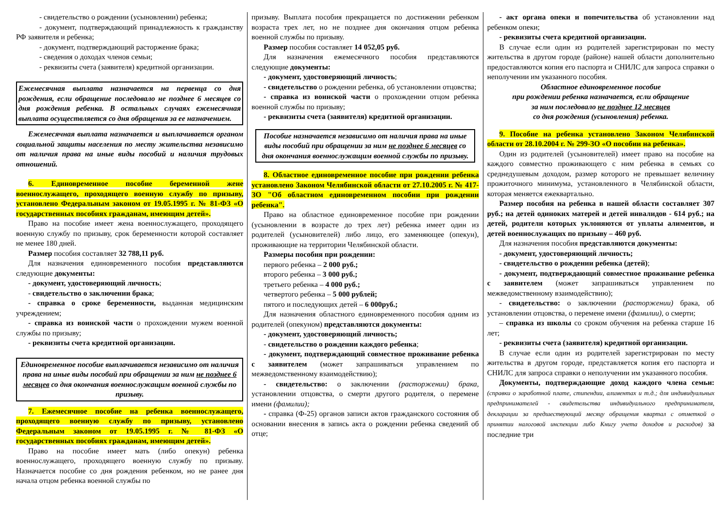- свидетельство о рождении (усыновлении) ребенка;
- документ, подтверждающий принадлежность к гражданству РФ заявителя и ребенка;
- документ, подтверждающий расторжение брака;
- сведения о доходах членов семьи;
- реквизиты счета (заявителя) кредитной организации.
Ежемесячная выплата назначается на первенца со дня рождения, если обращение последовало не позднее 6 месяцев со дня рождения ребенка. В остальных случаях ежемесячная выплата осуществляется со дня обращения за ее назначением.
Ежемесячная выплата назначается и выплачивается органом социальной защиты населения по месту жительства независимо от наличия права на иные виды пособий и наличия трудовых отношений.
6. Единовременное пособие беременной жене военнослужащего, проходящего военную службу по призыву, установлено Федеральным законом от 19.05.1995 г. № 81-ФЗ «О государственных пособиях гражданам, имеющим детей».
Право на пособие имеет жена военнослужащего, проходящего военную службу по призыву, срок беременности которой составляет не менее 180 дней.
Размер пособия составляет 32 788,11 руб.
Для назначения единовременного пособия представляются следующие документы:
- документ, удостоверяющий личность;
- свидетельство о заключении брака;
- справка о сроке беременности, выданная медицинским учреждением;
- справка из воинской части о прохождении мужем военной службы по призыву;
- реквизиты счета кредитной организации.
Единовременное пособие выплачивается независимо от наличия права на иные виды пособий при обращении за ним не позднее 6 месяцев со дня окончания военнослужащим военной службы по призыву.
7. Ежемесячное пособие на ребенка военнослужащего, проходящего военную службу по призыву, установлено Федеральным законом от 19.05.1995 г. № 81-ФЗ «О государственных пособиях гражданам, имеющим детей».
Право на пособие имеет мать (либо опекун) ребенка военнослужащего, проходящего военную службу по призыву. Назначается пособие со дня рождения ребенком, но не ранее дня начала отцом ребенка военной службы по
призыву. Выплата пособия прекращается по достижении ребенком возраста трех лет, но не позднее дня окончания отцом ребенка военной службы по призыву.
Размер пособия составляет 14 052,05 руб.
Для назначения ежемесячного пособия представляются следующие документы:
- документ, удостоверяющий личность;
- свидетельство о рождении ребенка, об установлении отцовства;
- справка из воинской части о прохождении отцом ребенка военной службы по призыву;
- реквизиты счета (заявителя) кредитной организации.
Пособие назначается независимо от наличия права на иные виды пособий при обращении за ним не позднее 6 месяцев со дня окончания военнослужащим военной службы по призыву.
8. Областное единовременное пособие при рождении ребенка установлено Законом Челябинской области от 27.10.2005 г. № 417-ЗО "Об областном единовременном пособии при рождении ребенка".
Право на областное единовременное пособие при рождении (усыновлении в возрасте до трех лет) ребенка имеет один из родителей (усыновителей) либо лицо, его заменяющее (опекун), проживающие на территории Челябинской области.
Размеры пособия при рождении:
первого ребенка – 2 000 руб.;
второго ребенка – 3 000 руб.;
третьего ребенка – 4 000 руб.;
четвертого ребенка – 5 000 рублей;
пятого и последующих детей – 6 000руб.;
Для назначения областного единовременного пособия одним из родителей (опекуном) представляются документы:
- документ, удостоверяющий личность;
- свидетельство о рождении каждого ребенка;
- документ, подтверждающий совместное проживание ребенка с заявителем (может запрашиваться управлением по межведомственному взаимодействию);
- свидетельство: о заключении (расторжении) брака, установлении отцовства, о смерти другого родителя, о перемене имени (фамилии);
- справка (Ф-25) органов записи актов гражданского состояния об основании внесения в запись акта о рождении ребенка сведений об отце;
- акт органа опеки и попечительства об установлении над ребенком опеки;
- реквизиты счета кредитной организации.
В случае если один из родителей зарегистрирован по месту жительства в другом городе (районе) нашей области дополнительно предоставляются копия его паспорта и СНИЛС для запроса справки о неполучении им указанного пособия.
Областное единовременное пособие
при рождении ребенка назначается, если обращение
за ним последовало не позднее 12 месяцев
со дня рождения (усыновления) ребенка.
9. Пособие на ребенка установлено Законом Челябинской области от 28.10.2004 г. № 299-ЗО «О пособии на ребенка».
Один из родителей (усыновителей) имеет право на пособие на каждого совместно проживающего с ним ребенка в семьях со среднедушевым доходом, размер которого не превышает величину прожиточного минимума, установленного в Челябинской области, которая меняется ежеквартально.
Размер пособия на ребенка в нашей области составляет 307 руб.; на детей одиноких матерей и детей инвалидов - 614 руб.; на детей, родители которых уклоняются от уплаты алиментов, и детей военнослужащих по призыву – 460 руб.
Для назначения пособия представляются документы:
- документ, удостоверяющий личность;
- свидетельство о рождении ребенка (детей);
- документ, подтверждающий совместное проживание ребенка с заявителем (может запрашиваться управлением по межведомственному взаимодействию);
- свидетельство: о заключении (расторжении) брака, об установлении отцовства, о перемене имени (фамилии), о смерти;
– справка из школы со сроком обучения на ребенка старше 16 лет;
- реквизиты счета (заявителя) кредитной организации.
В случае если один из родителей зарегистрирован по месту жительства в другом городе, представляется копия его паспорта и СНИЛС для запроса справки о неполучении им указанного пособия.
Документы, подтверждающие доход каждого члена семьи: (справки о заработной плате, стипендии, алиментах и т.д.; для индивидуальных предпринимателей - свидетельства индивидуального предпринимателя, декларации за предшествующий месяцу обращения квартал с отметкой о принятии налоговой инспекции либо Книгу учета доходов и расходов) за последние три